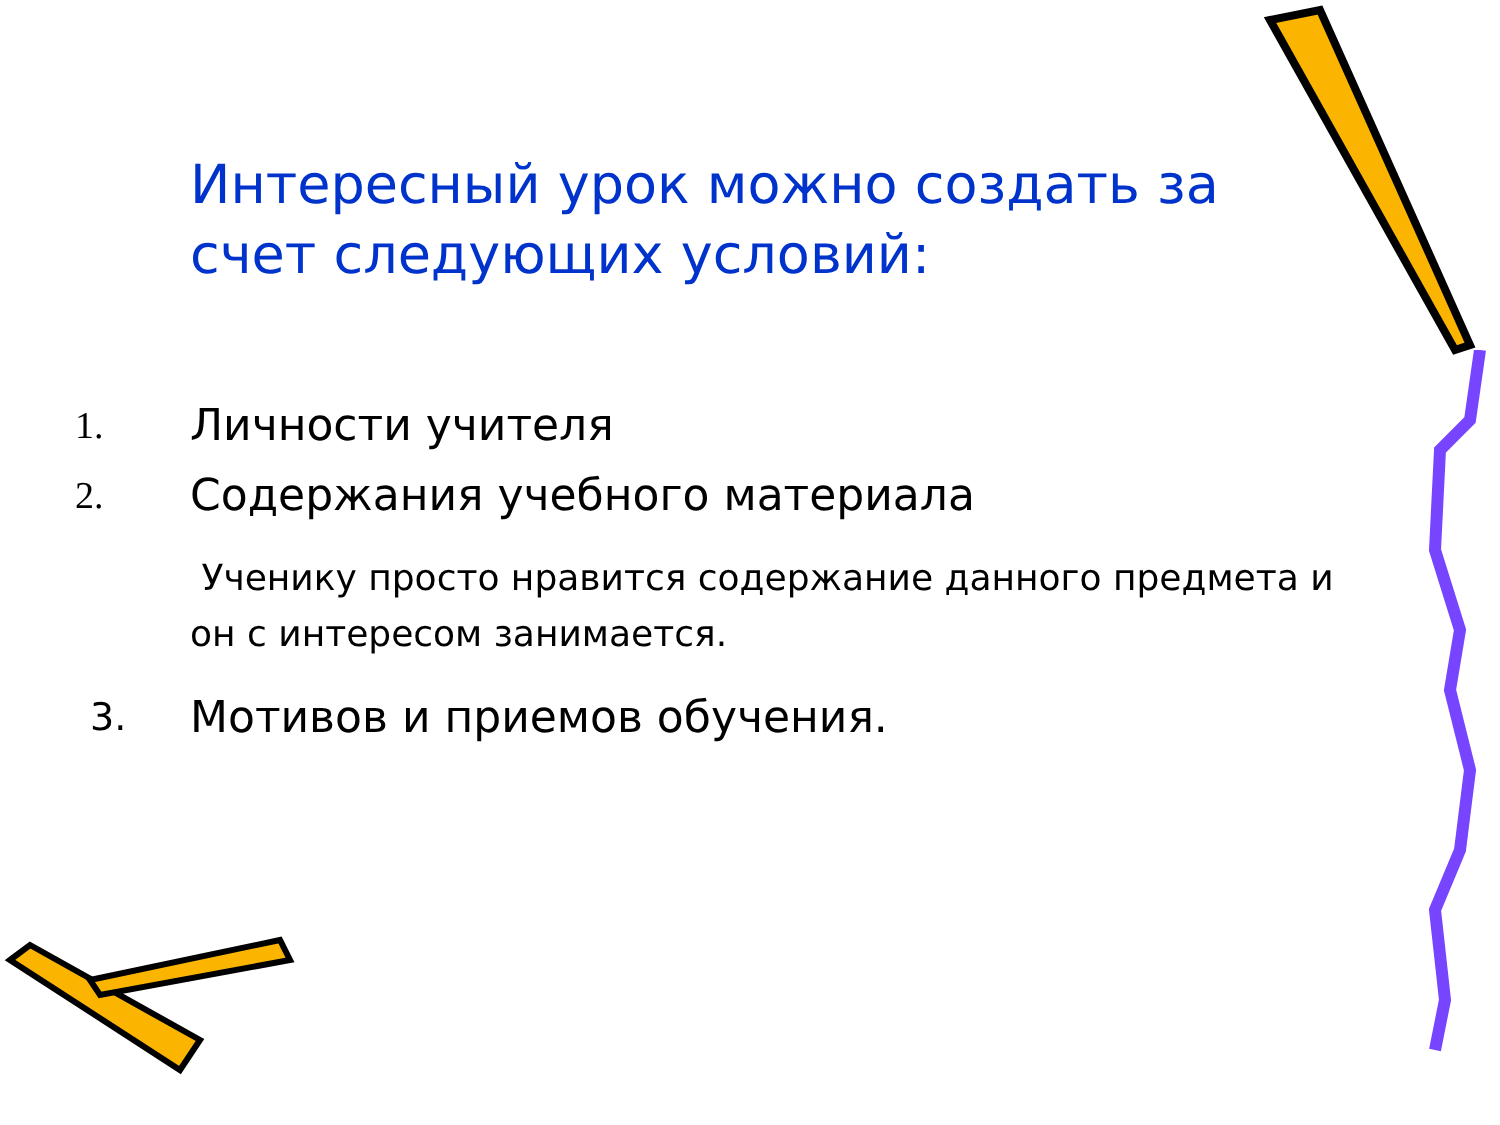Интересный урок можно создать за счет следующих условий:
1. Личности учителя
2. Содержания учебного материала
Ученику просто нравится содержание данного предмета и он с интересом занимается.
3. Мотивов и приемов обучения.